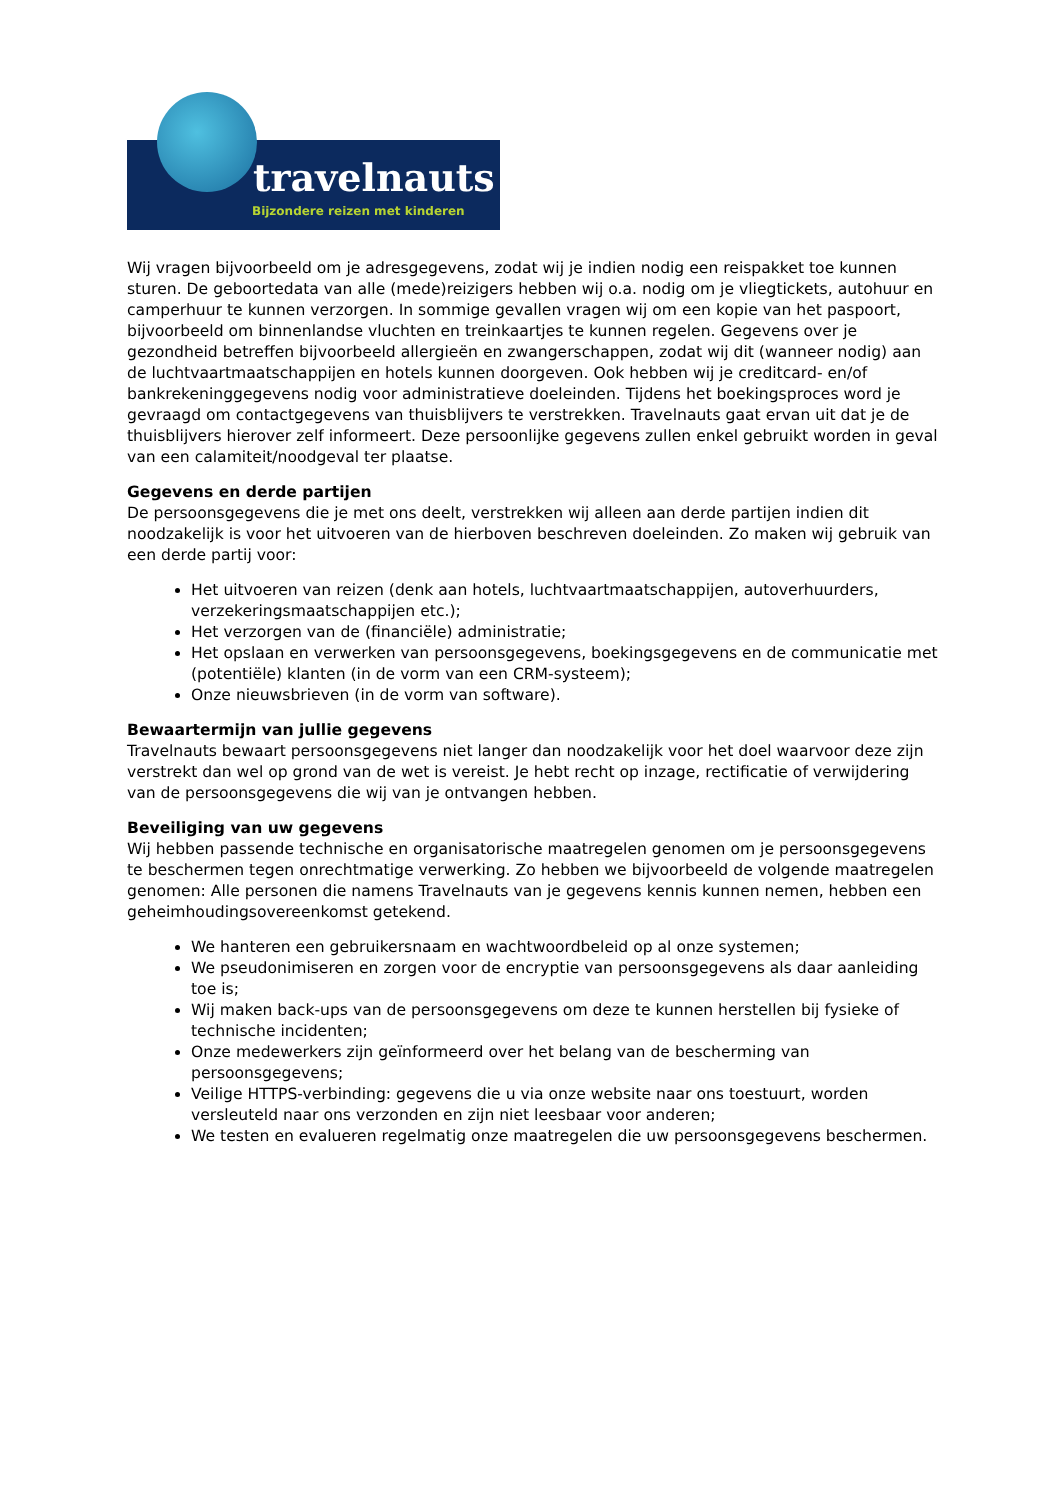travelnauts
Bijzondere reizen met kinderen
Wij vragen bijvoorbeeld om je adresgegevens, zodat wij je indien nodig een reispakket toe kunnen sturen. De geboortedata van alle (mede)reizigers hebben wij o.a. nodig om je vliegtickets, autohuur en camperhuur te kunnen verzorgen. In sommige gevallen vragen wij om een kopie van het paspoort, bijvoorbeeld om binnenlandse vluchten en treinkaartjes te kunnen regelen. Gegevens over je gezondheid betreffen bijvoorbeeld allergieën en zwangerschappen, zodat wij dit (wanneer nodig) aan de luchtvaartmaatschappijen en hotels kunnen doorgeven. Ook hebben wij je creditcard- en/of bankrekeninggegevens nodig voor administratieve doeleinden. Tijdens het boekingsproces word je gevraagd om contactgegevens van thuisblijvers te verstrekken. Travelnauts gaat ervan uit dat je de thuisblijvers hierover zelf informeert. Deze persoonlijke gegevens zullen enkel gebruikt worden in geval van een calamiteit/noodgeval ter plaatse.
Gegevens en derde partijen
De persoonsgegevens die je met ons deelt, verstrekken wij alleen aan derde partijen indien dit noodzakelijk is voor het uitvoeren van de hierboven beschreven doeleinden. Zo maken wij gebruik van een derde partij voor:
Het uitvoeren van reizen (denk aan hotels, luchtvaartmaatschappijen, autoverhuurders, verzekeringsmaatschappijen etc.);
Het verzorgen van de (financiële) administratie;
Het opslaan en verwerken van persoonsgegevens, boekingsgegevens en de communicatie met (potentiële) klanten (in de vorm van een CRM-systeem);
Onze nieuwsbrieven (in de vorm van software).
Bewaartermijn van jullie gegevens
Travelnauts bewaart persoonsgegevens niet langer dan noodzakelijk voor het doel waarvoor deze zijn verstrekt dan wel op grond van de wet is vereist. Je hebt recht op inzage, rectificatie of verwijdering van de persoonsgegevens die wij van je ontvangen hebben.
Beveiliging van uw gegevens
Wij hebben passende technische en organisatorische maatregelen genomen om je persoonsgegevens te beschermen tegen onrechtmatige verwerking. Zo hebben we bijvoorbeeld de volgende maatregelen genomen: Alle personen die namens Travelnauts van je gegevens kennis kunnen nemen, hebben een geheimhoudingsovereenkomst getekend.
We hanteren een gebruikersnaam en wachtwoordbeleid op al onze systemen;
We pseudonimiseren en zorgen voor de encryptie van persoonsgegevens als daar aanleiding toe is;
Wij maken back-ups van de persoonsgegevens om deze te kunnen herstellen bij fysieke of technische incidenten;
Onze medewerkers zijn geïnformeerd over het belang van de bescherming van persoonsgegevens;
Veilige HTTPS-verbinding: gegevens die u via onze website naar ons toestuurt, worden versleuteld naar ons verzonden en zijn niet leesbaar voor anderen;
We testen en evalueren regelmatig onze maatregelen die uw persoonsgegevens beschermen.